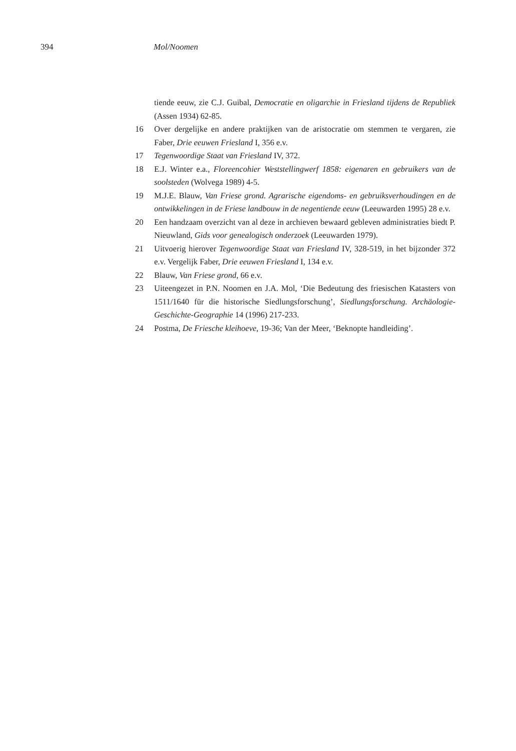394 Mol/Noomen
tiende eeuw, zie C.J. Guibal, Democratie en oligarchie in Friesland tijdens de Republiek (Assen 1934) 62-85.
16 Over dergelijke en andere praktijken van de aristocratie om stemmen te vergaren, zie Faber, Drie eeuwen Friesland I, 356 e.v.
17 Tegenwoordige Staat van Friesland IV, 372.
18 E.J. Winter e.a., Floreencohier Weststellingwerf 1858: eigenaren en gebruikers van de soolsteden (Wolvega 1989) 4-5.
19 M.J.E. Blauw, Van Friese grond. Agrarische eigendoms- en gebruiksverhoudingen en de ontwikkelingen in de Friese landbouw in de negentiende eeuw (Leeuwarden 1995) 28 e.v.
20 Een handzaam overzicht van al deze in archieven bewaard gebleven administraties biedt P. Nieuwland, Gids voor genealogisch onderzoek (Leeuwarden 1979).
21 Uitvoerig hierover Tegenwoordige Staat van Friesland IV, 328-519, in het bijzonder 372 e.v. Vergelijk Faber, Drie eeuwen Friesland I, 134 e.v.
22 Blauw, Van Friese grond, 66 e.v.
23 Uiteengezet in P.N. Noomen en J.A. Mol, ‘Die Bedeutung des friesischen Katasters von 1511/1640 für die historische Siedlungsforschung’, Siedlungsforschung. Archäologie-Geschichte-Geographie 14 (1996) 217-233.
24 Postma, De Friesche kleihoeve, 19-36; Van der Meer, ‘Beknopte handleiding’.